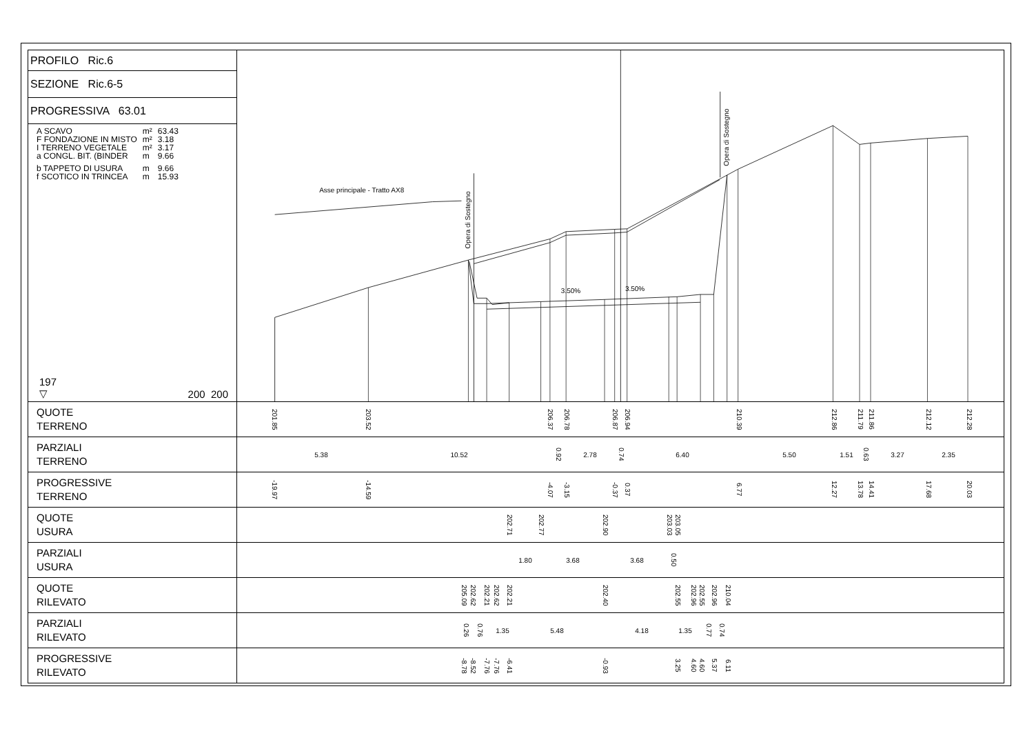PROFILO Ric.6
SEZIONE Ric.6-5
PROGRESSIVA 63.01
| A SCAVO | m² | 63.43 |
| F FONDAZIONE IN MISTO | m² | 3.18 |
| I TERRENO VEGETALE | m² | 3.17 |
| a CONGL. BIT. (BINDER | m | 9.66 |
| b TAPPETO DI USURA | m | 9.66 |
| f SCOTICO IN TRINCEA | m | 15.93 |
197
▽ 200 200
Asse principale - Tratto AX8
3.50%
3.50%
Opera di Sostegno
Opera di Sostegno
| QUOTE TERRENO | 201.85 203.52 206.37 206.78 206.87 206.94 210.39 212.86 211.79 211.86 212.12 212.28 |
| PARZIALI TERRENO | 5.38 10.52 0.92 2.78 0.74 6.40 5.50 1.51 0.63 3.27 2.35 |
| PROGRESSIVE TERRENO | -19.97 -14.59 -4.07 -3.15 -0.37 0.37 6.77 12.27 13.78 14.41 17.68 20.03 |
| QUOTE USURA | 202.71 202.77 202.90 203.03 203.05 |
| PARZIALI USURA | 1.80 3.68 3.68 0.50 |
| QUOTE RILEVATO | 205.09 202.62 202.21 202.62 202.21 202.40 202.55 202.96 202.55 202.96 210.04 |
| PARZIALI RILEVATO | 0.26 0.76 1.35 5.48 4.18 1.35 0.77 0.74 |
| PROGRESSIVE RILEVATO | -8.78 -8.52 -7.76 -7.76 -6.41 -0.93 3.25 4.60 4.60 5.37 6.11 |